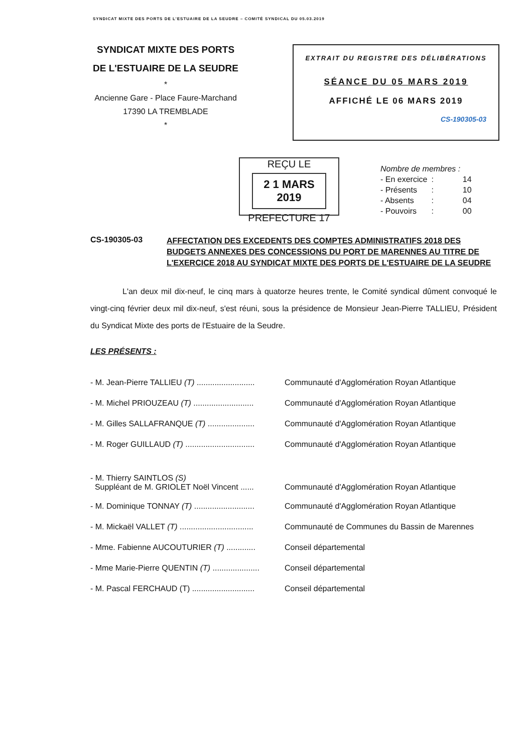SYNDICAT MIXTE DES PORTS DE L'ESTUAIRE DE LA SEUDRE – COMITÉ SYNDICAL DU 05.03.2019
SYNDICAT MIXTE DES PORTS
DE L'ESTUAIRE DE LA SEUDRE
*
Ancienne Gare - Place Faure-Marchand
17390 LA TREMBLADE
*
EXTRAIT DU REGISTRE DES DÉLIBÉRATIONS
SÉANCE DU 05 MARS 2019
AFFICHÉ LE 06 MARS 2019
CS-190305-03
REÇU LE
2 1 MARS 2019
PREFECTURE 17
Nombre de membres :
| - En exercice | : | 14 |
| - Présents | : | 10 |
| - Absents | : | 04 |
| - Pouvoirs | : | 00 |
CS-190305-03
AFFECTATION DES EXCEDENTS DES COMPTES ADMINISTRATIFS 2018 DES BUDGETS ANNEXES DES CONCESSIONS DU PORT DE MARENNES AU TITRE DE L'EXERCICE 2018 AU SYNDICAT MIXTE DES PORTS DE L'ESTUAIRE DE LA SEUDRE
L'an deux mil dix-neuf, le cinq mars à quatorze heures trente, le Comité syndical dûment convoqué le vingt-cinq février deux mil dix-neuf, s'est réuni, sous la présidence de Monsieur Jean-Pierre TALLIEU, Président du Syndicat Mixte des ports de l'Estuaire de la Seudre.
LES PRÉSENTS :
- M. Jean-Pierre TALLIEU (T) ..........................
Communauté d'Agglomération Royan Atlantique
- M. Michel PRIOUZEAU (T) ...........................
Communauté d'Agglomération Royan Atlantique
- M. Gilles SALLAFRANQUE (T) .....................
Communauté d'Agglomération Royan Atlantique
- M. Roger GUILLAUD (T) ...............................
Communauté d'Agglomération Royan Atlantique
- M. Thierry SAINTLOS (S)
Suppléant de M. GRIOLET Noël Vincent ......
Communauté d'Agglomération Royan Atlantique
- M. Dominique TONNAY (T) ...........................
Communauté d'Agglomération Royan Atlantique
- M. Mickaël VALLET (T) .................................
Communauté de Communes du Bassin de Marennes
- Mme. Fabienne AUCOUTURIER (T) .............
Conseil départemental
- Mme Marie-Pierre QUENTIN (T) .....................
Conseil départemental
- M. Pascal FERCHAUD (T) ............................
Conseil départemental